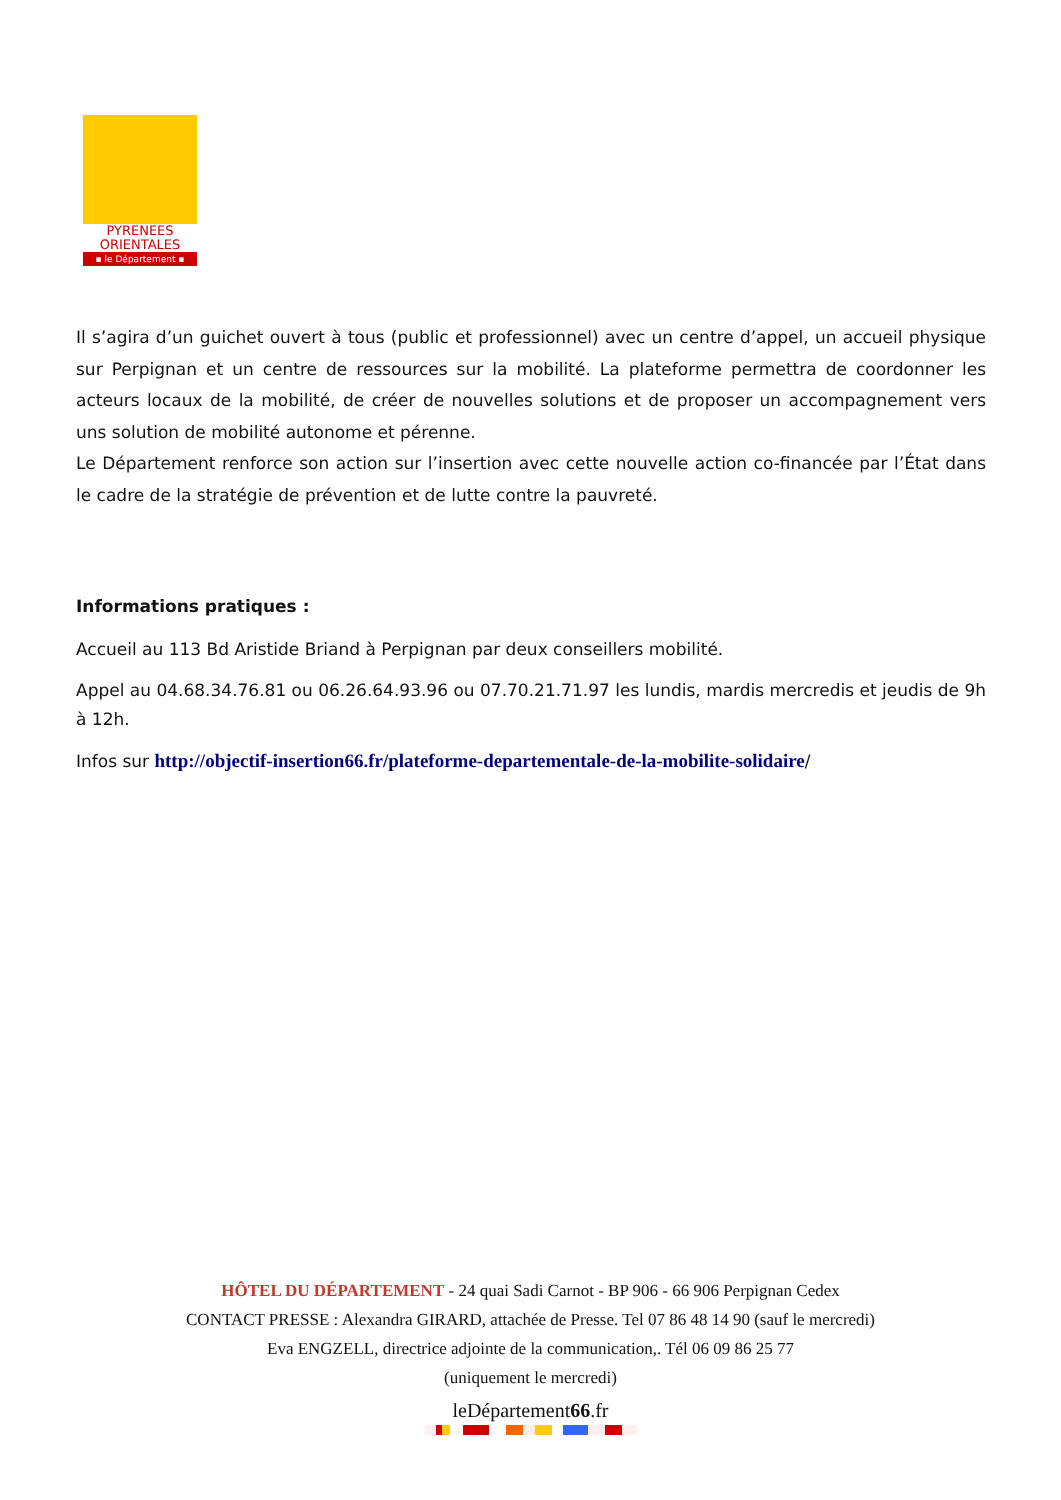PYRENEES
ORIENTALES
▪ le Département ▪
Il s’agira d’un guichet ouvert à tous (public et professionnel) avec un centre d’appel, un accueil physique sur Perpignan et un centre de ressources sur la mobilité. La plateforme permettra de coordonner les acteurs locaux de la mobilité, de créer de nouvelles solutions et de proposer un accompagnement vers uns solution de mobilité autonome et pérenne.
Le Département renforce son action sur l’insertion avec cette nouvelle action co-financée par l’État dans le cadre de la stratégie de prévention et de lutte contre la pauvreté.
Informations pratiques :
Accueil au 113 Bd Aristide Briand à Perpignan par deux conseillers mobilité.
Appel au 04.68.34.76.81 ou 06.26.64.93.96 ou 07.70.21.71.97 les lundis, mardis mercredis et jeudis de 9h à 12h.
Infos sur http://objectif-insertion66.fr/plateforme-departementale-de-la-mobilite-solidaire/
HÔTEL DU DÉPARTEMENT - 24 quai Sadi Carnot - BP 906 - 66 906 Perpignan Cedex
CONTACT PRESSE : Alexandra GIRARD, attachée de Presse. Tel 07 86 48 14 90 (sauf le mercredi)
Eva ENGZELL, directrice adjointe de la communication,. Tél 06 09 86 25 77
(uniquement le mercredi)
leDépartement66.fr